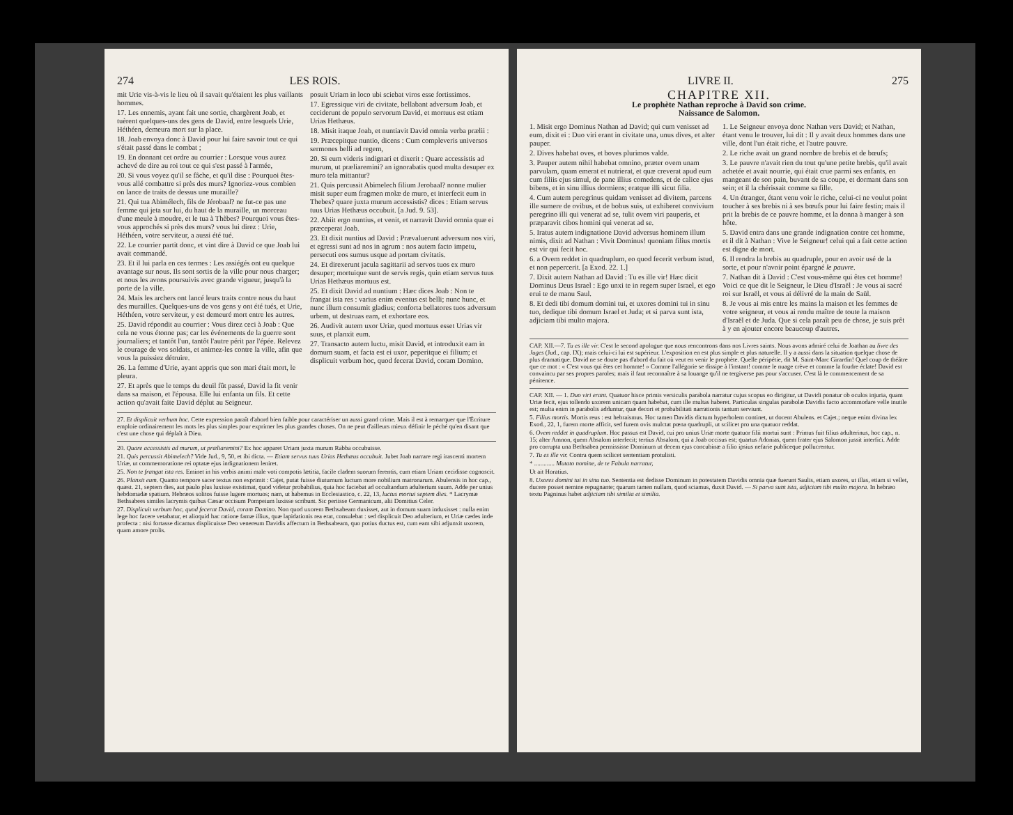274 LES ROIS.
mit Urie vis-à-vis le lieu où il savait qu'étaient les plus vaillants hommes.
17. Les ennemis, ayant fait une sortie, chargèrent Joab, et tuèrent quelques-uns des gens de David, entre lesquels Urie, Héthéen, demeura mort sur la place.
18. Joab envoya donc à David pour lui faire savoir tout ce qui s'était passé dans le combat ;
19. En donnant cet ordre au courrier : Lorsque vous aurez achevé de dire au roi tout ce qui s'est passé à l'armée,
20. Si vous voyez qu'il se fâche, et qu'il dise : Pourquoi êtes-vous allé combattre si près des murs? Ignoriez-vous combien on lance de traits de dessus une muraille?
21. Qui tua Abimélech, fils de Jérobaal? ne fut-ce pas une femme qui jeta sur lui, du haut de la muraille, un morceau d'une meule à moudre, et le tua à Thèbes? Pourquoi vous êtes-vous approchés si près des murs? vous lui direz : Urie, Héthéen, votre serviteur, a aussi été tué.
22. Le courrier partit donc, et vint dire à David ce que Joab lui avait commandé.
23. Et il lui parla en ces termes : Les assiégés ont eu quelque avantage sur nous. Ils sont sortis de la ville pour nous charger; et nous les avons poursuivis avec grande vigueur, jusqu'à la porte de la ville.
24. Mais les archers ont lancé leurs traits contre nous du haut des murailles. Quelques-uns de vos gens y ont été tués, et Urie, Héthéen, votre serviteur, y est demeuré mort entre les autres.
25. David répondit au courrier : Vous direz ceci à Joab : Que cela ne vous étonne pas; car les événements de la guerre sont journaliers; et tantôt l'un, tantôt l'autre périt par l'épée. Relevez le courage de vos soldats, et animez-les contre la ville, afin que vous la puissiez détruire.
26. La femme d'Urie, ayant appris que son mari était mort, le pleura.
27. Et après que le temps du deuil fût passé, David la fit venir dans sa maison, et l'épousa. Elle lui enfanta un fils. Et cette action qu'avait faite David déplut au Seigneur.
posuit Uriam in loco ubi sciebat viros esse fortissimos.
17. Egressique viri de civitate, bellabant adversum Joab, et ceciderunt de populo servorum David, et mortuus est etiam Urias Hethæus.
18. Misit itaque Joab, et nuntiavit David omnia verba prælii :
19. Præcepitque nuntio, dicens : Cum compleveris universos sermones belli ad regem,
20. Si eum videris indignari et dixerit : Quare accessistis ad murum, ut præliaremini? an ignorabatis quod multa desuper ex muro tela mittantur?
21. Quis percussit Abimelech filium Jerobaal? nonne mulier misit super eum fragmen molæ de muro, et interfecit eum in Thebes? quare juxta murum accessistis? dices : Etiam servus tuus Urias Hethæus occubuit. [a Jud. 9. 53].
22. Abiit ergo nuntius, et venit, et narravit David omnia quæ ei præceperat Joab.
23. Et dixit nuntius ad David : Prævaluerunt adversum nos viri, et egressi sunt ad nos in agrum : nos autem facto impetu, persecuti eos sumus usque ad portam civitatis.
24. Et direxerunt jacula sagittarii ad servos tuos ex muro desuper; mortuique sunt de servis regis, quin etiam servus tuus Urias Hethæus mortuus est.
25. Et dixit David ad nuntium : Hæc dices Joab : Non te frangat ista res : varius enim eventus est belli; nunc hunc, et nunc illum consumit gladius; conforta bellatores tuos adversum urbem, ut destruas eam, et exhortare eos.
26. Audivit autem uxor Uriæ, quod mortuus esset Urias vir suus, et planxit eum.
27. Transacto autem luctu, misit David, et introduxit eam in domum suam, et facta est ei uxor, peperitque ei filium; et displicuit verbum hoc, quod fecerat David, coram Domino.
27. Et displicuit verbum hoc. Cette expression paraît d'abord bien faible pour caractériser un aussi grand crime. Mais il est à remarquer que l'Écriture emploie ordinairement les mots les plus simples pour exprimer les plus grandes choses. On ne peut d'ailleurs mieux définir le péché qu'en disant que c'est une chose qui déplaît à Dieu.
20. Quare accessistis ad murum, ut præliaremini? Ex hoc apparet Uriam juxta murum Rabba occubuisse.
21. Quis percussit Abimelech? Vide Jud., 9, 50, et ibi dicta. — Etiam servus tuus Urias Hethæus occubuit. Jubet Joab narrare regi irascenti mortem Uriæ, ut commemoratione rei optatæ ejus indignationem leniret.
25. Non te frangat ista res. Eminet in his verbis animi male voti compotis lætitia, facile cladem suorum ferentis, cum etiam Uriam cecidisse cognoscit.
26. Planxit eum. Quanto tempore sacer textus non exprimit : Cajet, putat fuisse diuturnum luctum more nobilium matronarum. Abulensis in hoc cap., quæst. 21, septem dies, aut paulo plus luxisse existimat, quod videtur probabilius, quia hoc faciebat ad occultandum adulterium suum. Adde per unius hebdomadæ spatium. Hebræos solitos fuisse lugere mortuos; nam, ut habemus in Ecclesiastico, c. 22, 13, luctus mortui septem dies. * Lacrymæ Bethsabees similes lacrymis quibus Cæsar occisum Pompeium luxisse scribunt. Sic periisse Germanicum, alii Domitius Celer.
27. Displicuit verbum hoc, quod fecerat David, coram Domino. Non quod uxorem Bethsabeam duxisset, aut in domum suam induxisset : nulla enim lege hoc facere vetabatur, et alioquid hac ratione famæ illius, quæ lapidationis rea erat, consulebat : sed displicuit Deo adulterium, et Uriæ cædes inde profecta : nisi fortasse dicamus displicuisse Deo venereum Davidis affectum in Bethsabeam, quo potius ductus est, cum eam sibi adjunxit uxorem, quam amore prolis.
LIVRE II. 275
CHAPITRE XII.
Le prophète Nathan reproche à David son crime.
Naissance de Salomon.
1. Misit ergo Dominus Nathan ad David; qui cum venisset ad eum, dixit ei : Duo viri erant in civitate una, unus dives, et alter pauper.
2. Dives habebat oves, et boves plurimos valde.
3. Pauper autem nihil habebat omnino, præter ovem unam parvulam, quam emerat et nutrierat, et quæ creverat apud eum cum filiis ejus simul, de pane illius comedens, et de calice ejus bibens, et in sinu illius dormiens; eratque illi sicut filia.
4. Cum autem peregrinus quidam venisset ad divitem, parcens ille sumere de ovibus, et de bobus suis, ut exhiberet convivium peregrino illi qui venerat ad se, tulit ovem viri pauperis, et præparavit cibos homini qui venerat ad se.
5. Iratus autem indignatione David adversus hominem illum nimis, dixit ad Nathan : Vivit Dominus! quoniam filius mortis est vir qui fecit hoc.
6. a Ovem reddet in quadruplum, eo quod fecerit verbum istud, et non pepercerit. [a Exod. 22. 1.]
7. Dixit autem Nathan ad David : Tu es ille vir! Hæc dicit Dominus Deus Israel : Ego unxi te in regem super Israel, et ego erui te de manu Saul.
8. Et dedi tibi domum domini tui, et uxores domini tui in sinu tuo, dedique tibi domum Israel et Juda; et si parva sunt ista, adjiciam tibi multo majora.
1. Le Seigneur envoya donc Nathan vers David; et Nathan, étant venu le trouver, lui dit : Il y avait deux hommes dans une ville, dont l'un était riche, et l'autre pauvre.
2. Le riche avait un grand nombre de brebis et de bœufs;
3. Le pauvre n'avait rien du tout qu'une petite brebis, qu'il avait achetée et avait nourrie, qui était crue parmi ses enfants, en mangeant de son pain, buvant de sa coupe, et dormant dans son sein; et il la chérissait comme sa fille.
4. Un étranger, étant venu voir le riche, celui-ci ne voulut point toucher à ses brebis ni à ses bœufs pour lui faire festin; mais il prit la brebis de ce pauvre homme, et la donna à manger à son hôte.
5. David entra dans une grande indignation contre cet homme, et il dit à Nathan : Vive le Seigneur! celui qui a fait cette action est digne de mort.
6. Il rendra la brebis au quadruple, pour en avoir usé de la sorte, et pour n'avoir point épargné le pauvre.
7. Nathan dit à David : C'est vous-même qui êtes cet homme! Voici ce que dit le Seigneur, le Dieu d'Israël : Je vous ai sacré roi sur Israël, et vous ai délivré de la main de Saül.
8. Je vous ai mis entre les mains la maison et les femmes de votre seigneur, et vous ai rendu maître de toute la maison d'Israël et de Juda. Que si cela paraît peu de chose, je suis prêt à y en ajouter encore beaucoup d'autres.
CAP. XII.—7. Tu es ille vir. C'est le second apologue que nous rencontrons dans nos Livres saints. Nous avons admiré celui de Joathan au livre des Juges (Jud., cap. IX); mais celui-ci lui est supérieur. L'exposition en est plus simple et plus naturelle. Il y a aussi dans la situation quelque chose de plus dramatique. David ne se doute pas d'abord du fait où veut en venir le prophète. Quelle péripétie, dit M. Saint-Marc Girardin! Quel coup de théâtre que ce mot : « C'est vous qui êtes cet homme! » Comme l'allégorie se dissipe à l'instant! comme le nuage crève et comme la foudre éclate! David est convaincu par ses propres paroles; mais il faut reconnaître à sa louange qu'il ne tergiverse pas pour s'accuser. C'est là le commencement de sa pénitence.
CAP. XII. — 1. Duo viri erant. Quatuor hisce primis versiculis parabola narratur cujus scopus eo dirigitur, ut Davidi ponatur ob oculos injuria, quam Uriæ fecit, ejus tollendo uxorem unicam quam habebat, cum ille multas haberet. Particulas singulas parabolæ Davidis facto accommodare velle inutile est; multa enim in parabolis adduntur, quæ decori et probabilitati narrationis tantum serviunt.
5. Filius mortis. Mortis reus : est hebraismus. Hoc tamen Davidis dictum hyperbolem continet, ut docent Abulens. et Cajet.; neque enim divina lex Exod., 22, 1, furem morte afficit, sed furem ovis mulctat pœna quadrupli, ut scilicet pro una quatuor reddat.
6. Ovem reddet in quadruplum. Hoc passus est David, cui pro unius Uriæ morte quatuor filii mortui sunt : Primus fuit filius adulterinus, hoc cap., n. 15; alter Amnon, quem Absalom interfecit; tertius Absalom, qui a Joab occisus est; quartus Adonias, quem frater ejus Salomon jussit interfici. Adde pro corrupta una Bethsabea permississe Dominum ut decem ejus concubinæ a filio ipsius nefarie publiceque pollucrentur.
7. Tu es ille vir. Contra quem scilicet sententiam protulisti.
* ............. Mutato nomine, de te Fabula narratur,
Ut ait Horatius.
8. Uxores domini tui in sinu tuo. Sententia est dedisse Dominum in potestatem Davidis omnia quæ fuerunt Saulis, etiam uxores, ut illas, etiam si vellet, ducere posset nemine repugnante; quarum tamen nullam, quod sciamus, duxit David. — Si parva sunt ista, adjiciam tibi multo majora. In hebræo textu Pagninus habet adjiciam tibi similia et similia.